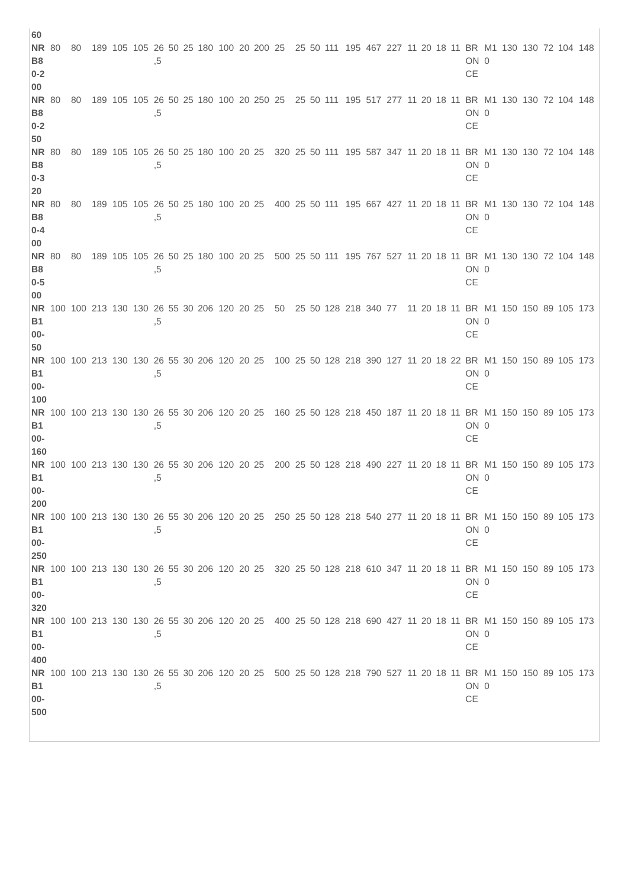| 60 | | | | | | | | | | | | | | | | | | | | | | | | | | | | | | |
| NR B8 0-2 00 | 80 | 80 | 189 | 105 | 105 | 26 ,5 | 50 | 25 | 180 | 100 | 20 | 200 | 25 | 25 | 50 | 111 | 195 | 467 | 227 | 11 | 20 | 18 | 11 | BR ON CE | M1 0 | 130 | 130 | 72 | 104 | 148 |
| NR B8 0-2 50 | 80 | 80 | 189 | 105 | 105 | 26 ,5 | 50 | 25 | 180 | 100 | 20 | 250 | 25 | 25 | 50 | 111 | 195 | 517 | 277 | 11 | 20 | 18 | 11 | BR ON CE | M1 0 | 130 | 130 | 72 | 104 | 148 |
| NR B8 0-3 20 | 80 | 80 | 189 | 105 | 105 | 26 ,5 | 50 | 25 | 180 | 100 | 20 | 25 | 320 | 25 | 50 | 111 | 195 | 587 | 347 | 11 | 20 | 18 | 11 | BR ON CE | M1 0 | 130 | 130 | 72 | 104 | 148 |
| NR B8 0-4 00 | 80 | 80 | 189 | 105 | 105 | 26 ,5 | 50 | 25 | 180 | 100 | 20 | 25 | 400 | 25 | 50 | 111 | 195 | 667 | 427 | 11 | 20 | 18 | 11 | BR ON CE | M1 0 | 130 | 130 | 72 | 104 | 148 |
| NR B8 0-5 00 | 80 | 80 | 189 | 105 | 105 | 26 ,5 | 50 | 25 | 180 | 100 | 20 | 25 | 500 | 25 | 50 | 111 | 195 | 767 | 527 | 11 | 20 | 18 | 11 | BR ON CE | M1 0 | 130 | 130 | 72 | 104 | 148 |
| NR B1 00- 50 | 100 | 100 | 213 | 130 | 130 | 26 ,5 | 55 | 30 | 206 | 120 | 20 | 25 | 50 | 25 | 50 | 128 | 218 | 340 | 77 | 11 | 20 | 18 | 11 | BR ON CE | M1 0 | 150 | 150 | 89 | 105 | 173 |
| NR B1 00- 100 | 100 | 100 | 213 | 130 | 130 | 26 ,5 | 55 | 30 | 206 | 120 | 20 | 25 | 100 | 25 | 50 | 128 | 218 | 390 | 127 | 11 | 20 | 18 | 22 | BR ON CE | M1 0 | 150 | 150 | 89 | 105 | 173 |
| NR B1 00- 160 | 100 | 100 | 213 | 130 | 130 | 26 ,5 | 55 | 30 | 206 | 120 | 20 | 25 | 160 | 25 | 50 | 128 | 218 | 450 | 187 | 11 | 20 | 18 | 11 | BR ON CE | M1 0 | 150 | 150 | 89 | 105 | 173 |
| NR B1 00- 200 | 100 | 100 | 213 | 130 | 130 | 26 ,5 | 55 | 30 | 206 | 120 | 20 | 25 | 200 | 25 | 50 | 128 | 218 | 490 | 227 | 11 | 20 | 18 | 11 | BR ON CE | M1 0 | 150 | 150 | 89 | 105 | 173 |
| NR B1 00- 250 | 100 | 100 | 213 | 130 | 130 | 26 ,5 | 55 | 30 | 206 | 120 | 20 | 25 | 250 | 25 | 50 | 128 | 218 | 540 | 277 | 11 | 20 | 18 | 11 | BR ON CE | M1 0 | 150 | 150 | 89 | 105 | 173 |
| NR B1 00- 320 | 100 | 100 | 213 | 130 | 130 | 26 ,5 | 55 | 30 | 206 | 120 | 20 | 25 | 320 | 25 | 50 | 128 | 218 | 610 | 347 | 11 | 20 | 18 | 11 | BR ON CE | M1 0 | 150 | 150 | 89 | 105 | 173 |
| NR B1 00- 400 | 100 | 100 | 213 | 130 | 130 | 26 ,5 | 55 | 30 | 206 | 120 | 20 | 25 | 400 | 25 | 50 | 128 | 218 | 690 | 427 | 11 | 20 | 18 | 11 | BR ON CE | M1 0 | 150 | 150 | 89 | 105 | 173 |
| NR B1 00- 500 | 100 | 100 | 213 | 130 | 130 | 26 ,5 | 55 | 30 | 206 | 120 | 20 | 25 | 500 | 25 | 50 | 128 | 218 | 790 | 527 | 11 | 20 | 18 | 11 | BR ON CE | M1 0 | 150 | 150 | 89 | 105 | 173 |